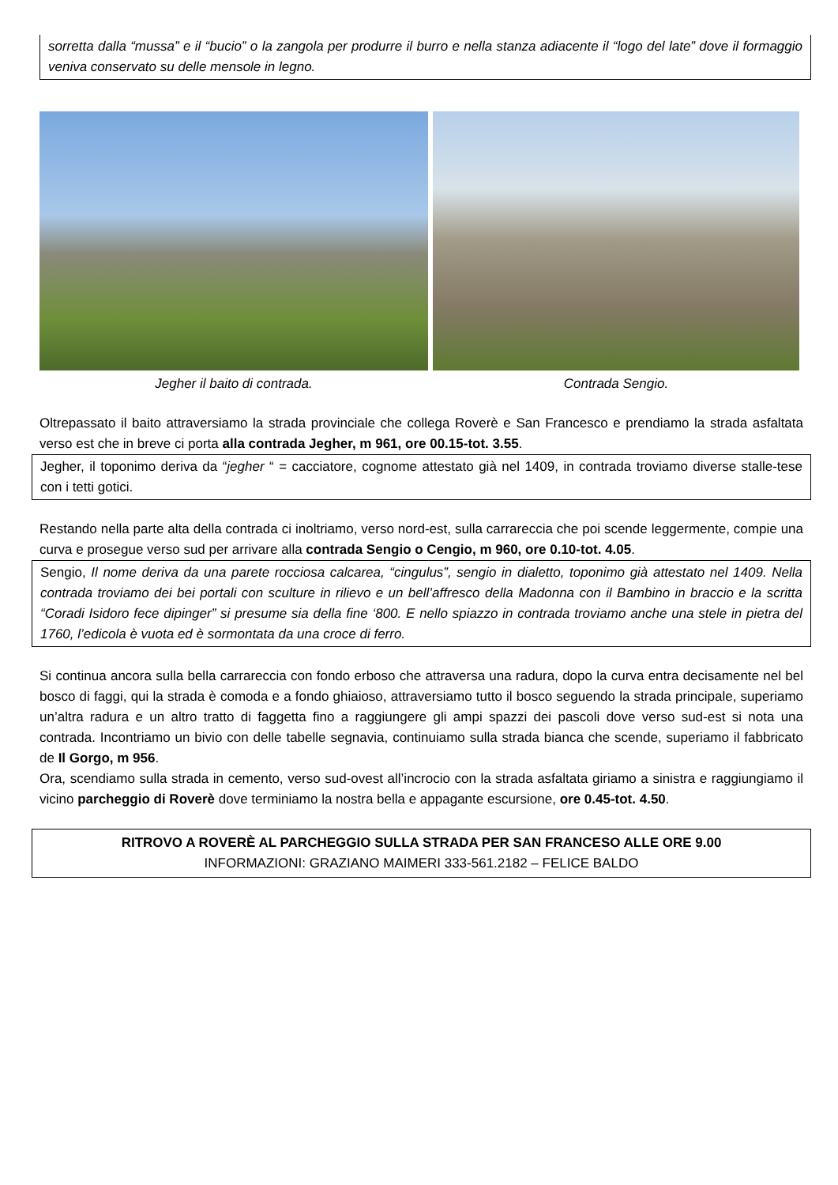sorretta dalla “mussa” e il “bucio” o la zangola per produrre il burro e nella stanza adiacente il “logo del late” dove il formaggio veniva conservato su delle mensole in legno.
Jegher il baito di contrada. Contrada Sengio.
Oltrepassato il baito attraversiamo la strada provinciale che collega Roverè e San Francesco e prendiamo la strada asfaltata verso est che in breve ci porta alla contrada Jegher, m 961, ore 00.15-tot. 3.55.
Jegher, il toponimo deriva da “jegher “ = cacciatore, cognome attestato già nel 1409, in contrada troviamo diverse stalle-tese con i tetti gotici.
Restando nella parte alta della contrada ci inoltriamo, verso nord-est, sulla carrareccia che poi scende leggermente, compie una curva e prosegue verso sud per arrivare alla contrada Sengio o Cengio, m 960, ore 0.10-tot. 4.05.
Sengio, Il nome deriva da una parete rocciosa calcarea, “cingulus”, sengio in dialetto, toponimo già attestato nel 1409. Nella contrada troviamo dei bei portali con sculture in rilievo e un bell’affresco della Madonna con il Bambino in braccio e la scritta “Coradi Isidoro fece dipinger” si presume sia della fine ‘800. E nello spiazzo in contrada troviamo anche una stele in pietra del 1760, l’edicola è vuota ed è sormontata da una croce di ferro.
Si continua ancora sulla bella carrareccia con fondo erboso che attraversa una radura, dopo la curva entra decisamente nel bel bosco di faggi, qui la strada è comoda e a fondo ghiaioso, attraversiamo tutto il bosco seguendo la strada principale, superiamo un’altra radura e un altro tratto di faggetta fino a raggiungere gli ampi spazzi dei pascoli dove verso sud-est si nota una contrada. Incontriamo un bivio con delle tabelle segnavia, continuiamo sulla strada bianca che scende, superiamo il fabbricato de Il Gorgo, m 956.
Ora, scendiamo sulla strada in cemento, verso sud-ovest all’incrocio con la strada asfaltata giriamo a sinistra e raggiungiamo il vicino parcheggio di Roverè dove terminiamo la nostra bella e appagante escursione, ore 0.45-tot. 4.50.
RITROVO A ROVERÈ AL PARCHEGGIO SULLA STRADA PER SAN FRANCESO ALLE ORE 9.00
INFORMAZIONI: GRAZIANO MAIMERI 333-561.2182 – FELICE BALDO